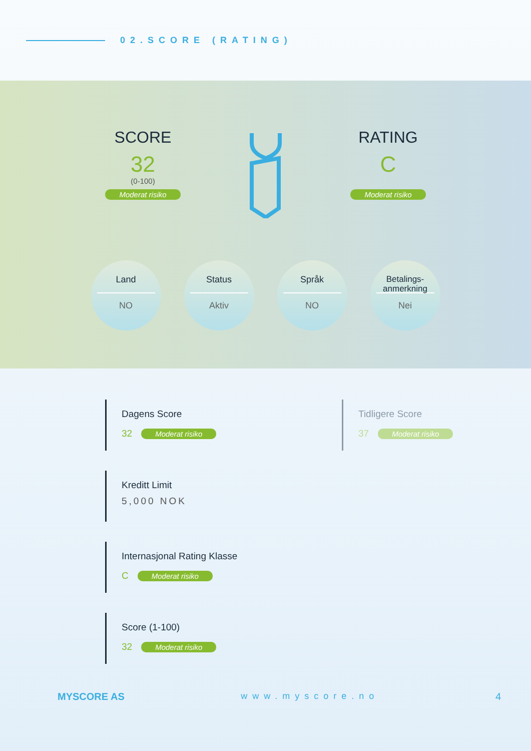02.SCORE (RATING)
SCORE
32
(0-100)
Moderat risiko
RATING
C
Moderat risiko
Land
NO
Status
Aktiv
Språk
NO
Betalings-
anmerkning
Nei
Dagens Score
32 Moderat risiko
Tidligere Score
37 Moderat risiko
Kreditt Limit
5,000 NOK
Internasjonal Rating Klasse
C Moderat risiko
Score (1-100)
32 Moderat risiko
MYSCORE AS www.myscore.no 4